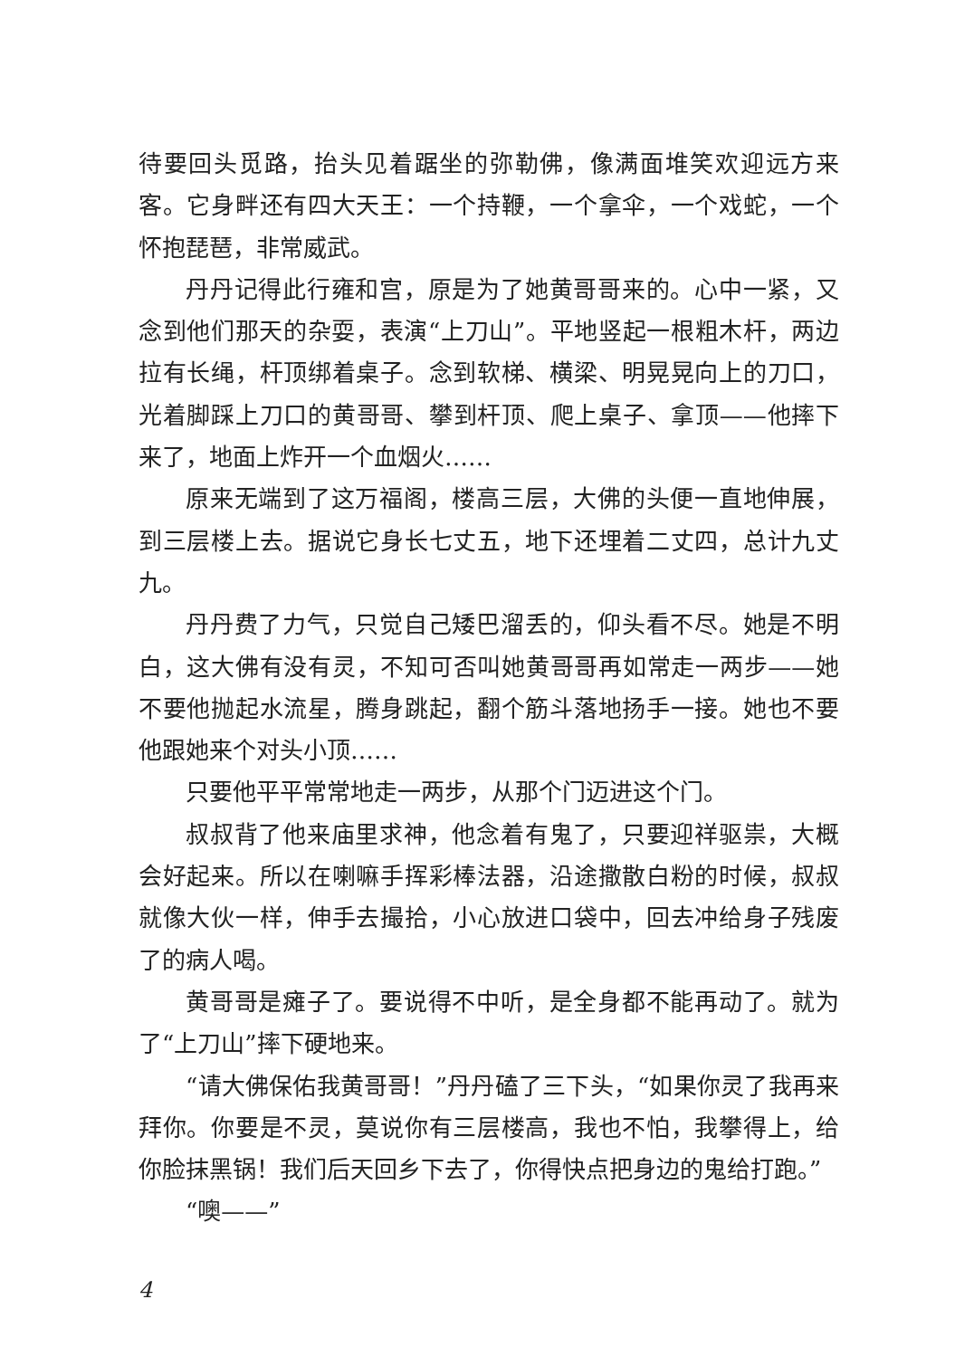待要回头觅路，抬头见着踞坐的弥勒佛，像满面堆笑欢迎远方来客。它身畔还有四大天王：一个持鞭，一个拿伞，一个戏蛇，一个怀抱琵琶，非常威武。
丹丹记得此行雍和宫，原是为了她黄哥哥来的。心中一紧，又念到他们那天的杂耍，表演“上刀山”。平地竖起一根粗木杆，两边拉有长绳，杆顶绑着桌子。念到软梯、横梁、明晃晃向上的刀口，光着脚踩上刀口的黄哥哥、攀到杆顶、爬上桌子、拿顶——他摔下来了，地面上炸开一个血烟火……
原来无端到了这万福阁，楼高三层，大佛的头便一直地伸展，到三层楼上去。据说它身长七丈五，地下还埋着二丈四，总计九丈九。
丹丹费了力气，只觉自己矮巴溜丢的，仰头看不尽。她是不明白，这大佛有没有灵，不知可否叫她黄哥哥再如常走一两步——她不要他抛起水流星，腾身跳起，翻个筋斗落地扬手一接。她也不要他跟她来个对头小顶……
只要他平平常常地走一两步，从那个门迈进这个门。
叔叔背了他来庙里求神，他念着有鬼了，只要迎祥驱祟，大概会好起来。所以在喇嘛手挥彩棒法器，沿途撒散白粉的时候，叔叔就像大伙一样，伸手去撮拾，小心放进口袋中，回去冲给身子残废了的病人喝。
黄哥哥是瘫子了。要说得不中听，是全身都不能再动了。就为了“上刀山”摔下硬地来。
“请大佛保佑我黄哥哥！”丹丹磕了三下头，“如果你灵了我再来拜你。你要是不灵，莫说你有三层楼高，我也不怕，我攀得上，给你脸抹黑锅！我们后天回乡下去了，你得快点把身边的鬼给打跑。”
“噢——”
4